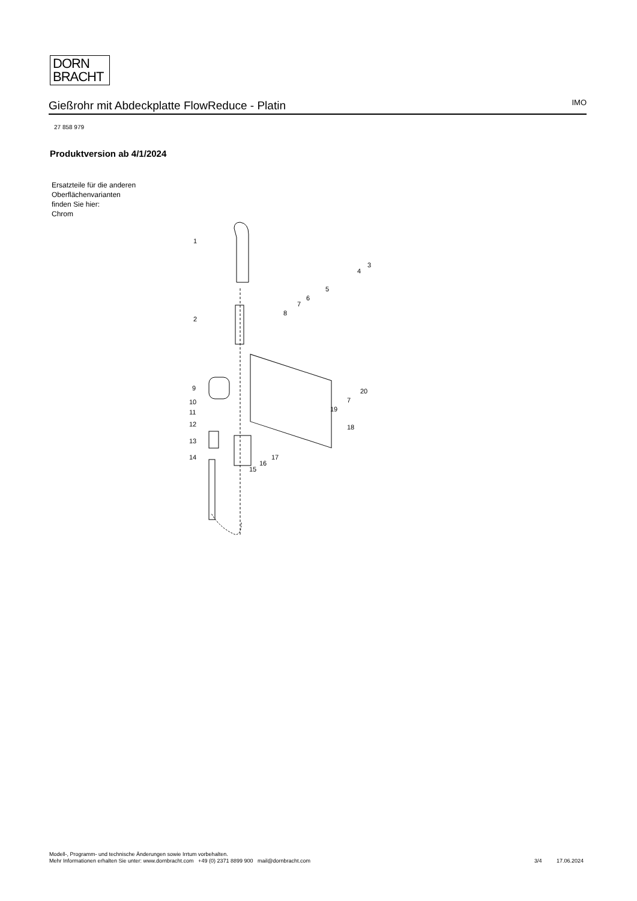DORN
BRACHT
Gießrohr mit Abdeckplatte FlowReduce - Platin
IMO
27 858 979
Produktversion ab 4/1/2024
Ersatzteile für die anderen Oberflächenvarianten finden Sie hier:
Chrom
1
2
3
4
5
6
7
8
9
10
11
12
13
14
15
16
17
18
19
20
7
Modell-, Programm- und technische Änderungen sowie Irrtum vorbehalten.
Mehr Informationen erhalten Sie unter: www.dornbracht.com +49 (0) 2371 8899 900 mail@dornbracht.com
3/4 17.06.2024